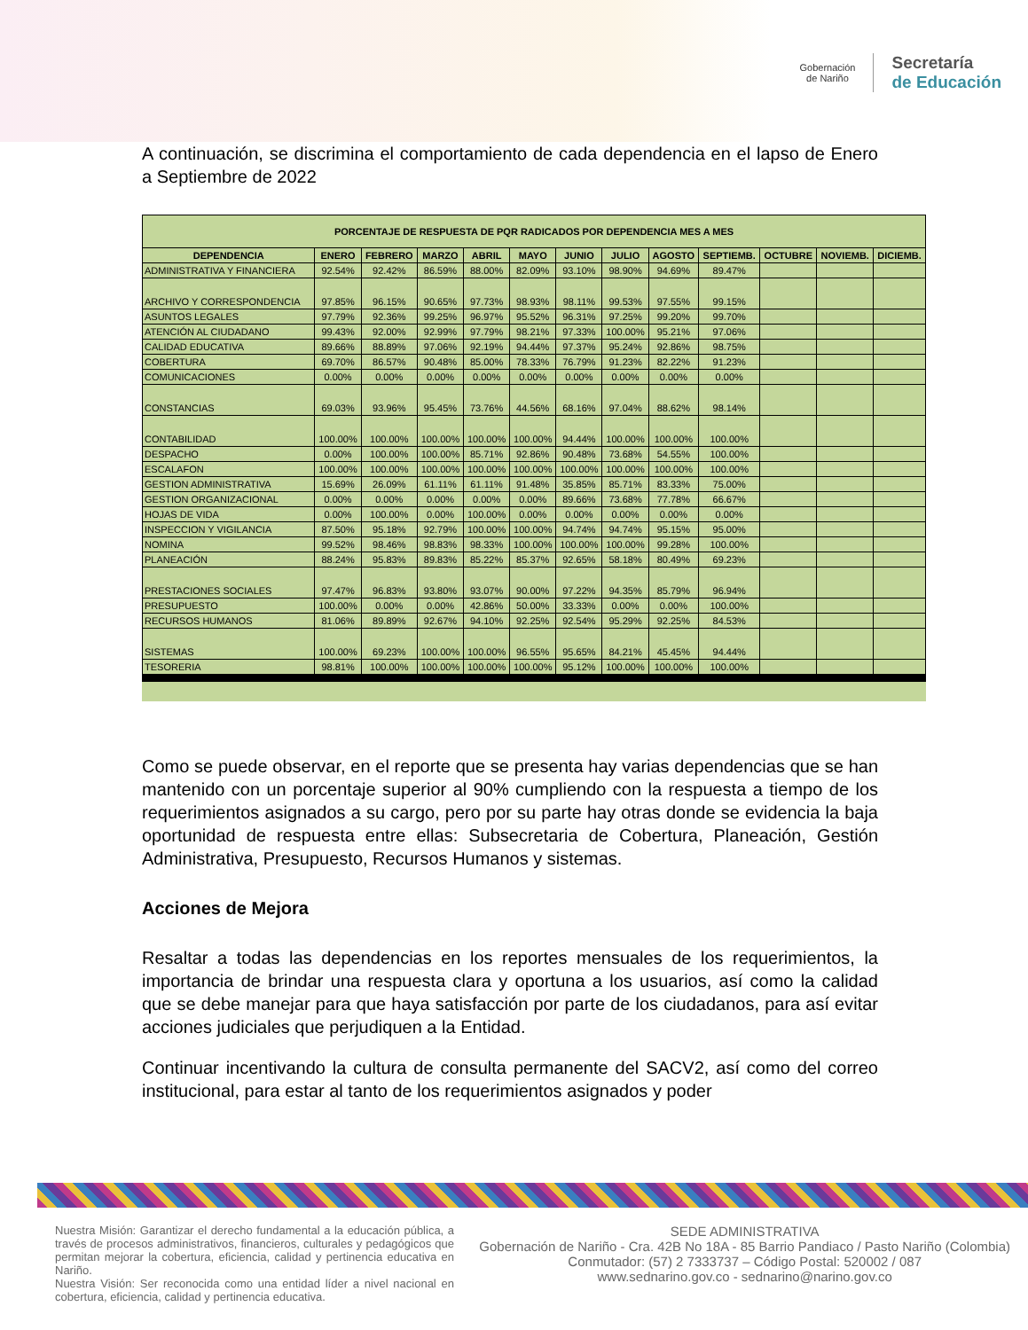Gobernación
de Nariño
Secretaría
de Educación
A continuación, se discrimina el comportamiento de cada dependencia en el lapso de Enero a Septiembre de 2022
| PORCENTAJE DE RESPUESTA DE PQR RADICADOS POR DEPENDENCIA MES A MES | | | | | | | | | | | | |
| --- | --- | --- | --- | --- | --- | --- | --- | --- | --- | --- | --- | --- |
| DEPENDENCIA | ENERO | FEBRERO | MARZO | ABRIL | MAYO | JUNIO | JULIO | AGOSTO | SEPTIEMB. | OCTUBRE | NOVIEMB. | DICIEMB. |
| ADMINISTRATIVA Y FINANCIERA | 92.54% | 92.42% | 86.59% | 88.00% | 82.09% | 93.10% | 98.90% | 94.69% | 89.47% | | | |
| ARCHIVO Y CORRESPONDENCIA | 97.85% | 96.15% | 90.65% | 97.73% | 98.93% | 98.11% | 99.53% | 97.55% | 99.15% | | | |
| ASUNTOS LEGALES | 97.79% | 92.36% | 99.25% | 96.97% | 95.52% | 96.31% | 97.25% | 99.20% | 99.70% | | | |
| ATENCIÓN AL CIUDADANO | 99.43% | 92.00% | 92.99% | 97.79% | 98.21% | 97.33% | 100.00% | 95.21% | 97.06% | | | |
| CALIDAD EDUCATIVA | 89.66% | 88.89% | 97.06% | 92.19% | 94.44% | 97.37% | 95.24% | 92.86% | 98.75% | | | |
| COBERTURA | 69.70% | 86.57% | 90.48% | 85.00% | 78.33% | 76.79% | 91.23% | 82.22% | 91.23% | | | |
| COMUNICACIONES | 0.00% | 0.00% | 0.00% | 0.00% | 0.00% | 0.00% | 0.00% | 0.00% | 0.00% | | | |
| CONSTANCIAS | 69.03% | 93.96% | 95.45% | 73.76% | 44.56% | 68.16% | 97.04% | 88.62% | 98.14% | | | |
| CONTABILIDAD | 100.00% | 100.00% | 100.00% | 100.00% | 100.00% | 94.44% | 100.00% | 100.00% | 100.00% | | | |
| DESPACHO | 0.00% | 100.00% | 100.00% | 85.71% | 92.86% | 90.48% | 73.68% | 54.55% | 100.00% | | | |
| ESCALAFON | 100.00% | 100.00% | 100.00% | 100.00% | 100.00% | 100.00% | 100.00% | 100.00% | 100.00% | | | |
| GESTION ADMINISTRATIVA | 15.69% | 26.09% | 61.11% | 61.11% | 91.48% | 35.85% | 85.71% | 83.33% | 75.00% | | | |
| GESTION ORGANIZACIONAL | 0.00% | 0.00% | 0.00% | 0.00% | 0.00% | 89.66% | 73.68% | 77.78% | 66.67% | | | |
| HOJAS DE VIDA | 0.00% | 100.00% | 0.00% | 100.00% | 0.00% | 0.00% | 0.00% | 0.00% | 0.00% | | | |
| INSPECCION Y VIGILANCIA | 87.50% | 95.18% | 92.79% | 100.00% | 100.00% | 94.74% | 94.74% | 95.15% | 95.00% | | | |
| NOMINA | 99.52% | 98.46% | 98.83% | 98.33% | 100.00% | 100.00% | 100.00% | 99.28% | 100.00% | | | |
| PLANEACIÓN | 88.24% | 95.83% | 89.83% | 85.22% | 85.37% | 92.65% | 58.18% | 80.49% | 69.23% | | | |
| PRESTACIONES SOCIALES | 97.47% | 96.83% | 93.80% | 93.07% | 90.00% | 97.22% | 94.35% | 85.79% | 96.94% | | | |
| PRESUPUESTO | 100.00% | 0.00% | 0.00% | 42.86% | 50.00% | 33.33% | 0.00% | 0.00% | 100.00% | | | |
| RECURSOS HUMANOS | 81.06% | 89.89% | 92.67% | 94.10% | 92.25% | 92.54% | 95.29% | 92.25% | 84.53% | | | |
| SISTEMAS | 100.00% | 69.23% | 100.00% | 100.00% | 96.55% | 95.65% | 84.21% | 45.45% | 94.44% | | | |
| TESORERIA | 98.81% | 100.00% | 100.00% | 100.00% | 100.00% | 95.12% | 100.00% | 100.00% | 100.00% | | | |
Como se puede observar, en el reporte que se presenta hay varias dependencias que se han mantenido con un porcentaje superior al 90% cumpliendo con la respuesta a tiempo de los requerimientos asignados a su cargo, pero por su parte hay otras donde se evidencia la baja oportunidad de respuesta entre ellas: Subsecretaria de Cobertura, Planeación, Gestión Administrativa, Presupuesto, Recursos Humanos y sistemas.
Acciones de Mejora
Resaltar a todas las dependencias en los reportes mensuales de los requerimientos, la importancia de brindar una respuesta clara y oportuna a los usuarios, así como la calidad que se debe manejar para que haya satisfacción por parte de los ciudadanos, para así evitar acciones judiciales que perjudiquen a la Entidad.
Continuar incentivando la cultura de consulta permanente del SACV2, así como del correo institucional, para estar al tanto de los requerimientos asignados y poder
Nuestra Misión: Garantizar el derecho fundamental a la educación pública, a través de procesos administrativos, financieros, culturales y pedagógicos que permitan mejorar la cobertura, eficiencia, calidad y pertinencia educativa en Nariño.
Nuestra Visión: Ser reconocida como una entidad líder a nivel nacional en cobertura, eficiencia, calidad y pertinencia educativa.
SEDE ADMINISTRATIVA
Gobernación de Nariño - Cra. 42B No 18A - 85 Barrio Pandiaco / Pasto Nariño (Colombia)
Conmutador: (57) 2 7333737 – Código Postal: 520002 / 087
www.sednarino.gov.co - sednarino@narino.gov.co